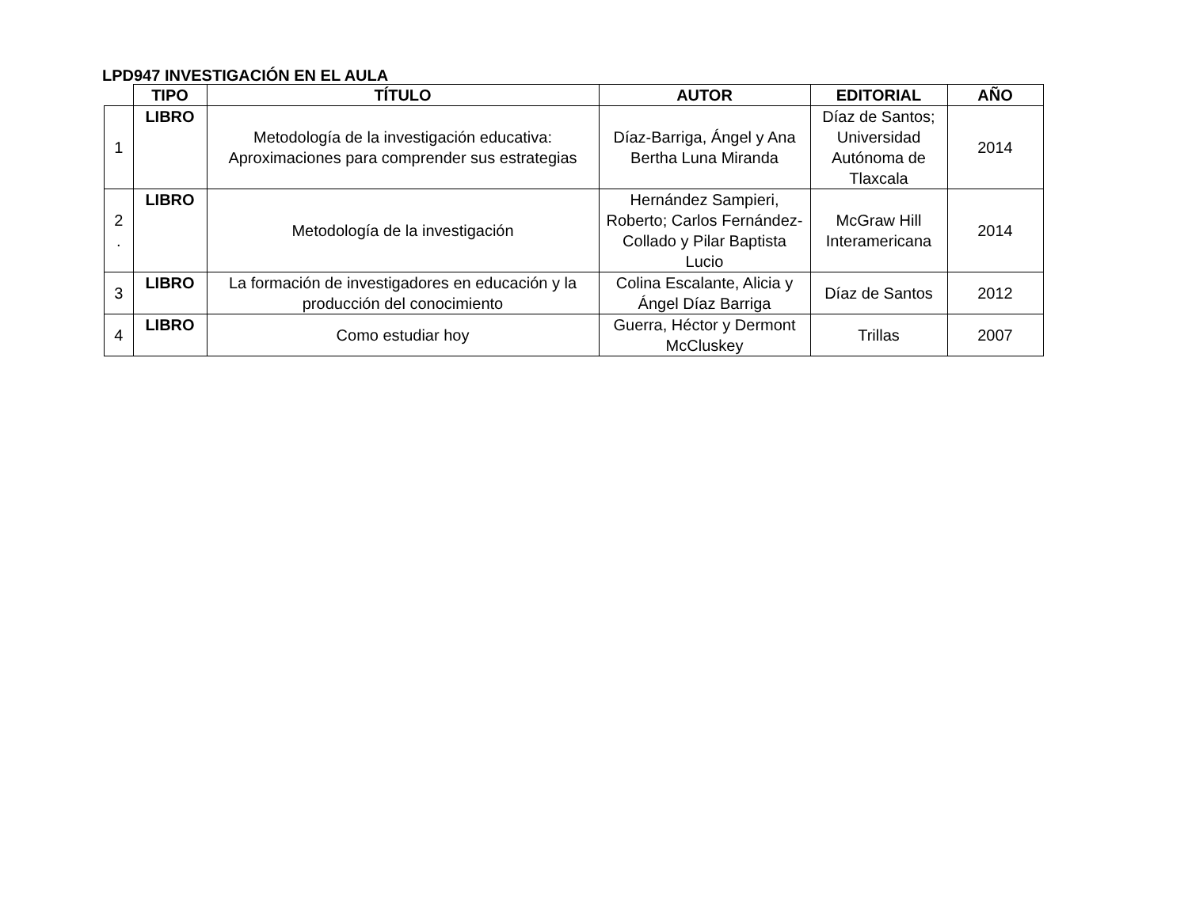LPD947 INVESTIGACIÓN EN EL AULA
| | TIPO | TÍTULO | AUTOR | EDITORIAL | AÑO |
| --- | --- | --- | --- | --- | --- |
| 1 | LIBRO | Metodología de la investigación educativa: Aproximaciones para comprender sus estrategias | Díaz-Barriga, Ángel y Ana Bertha Luna Miranda | Díaz de Santos; Universidad Autónoma de Tlaxcala | 2014 |
| 2 . | LIBRO | Metodología de la investigación | Hernández Sampieri, Roberto; Carlos Fernández-Collado y Pilar Baptista Lucio | McGraw Hill Interamericana | 2014 |
| 3 | LIBRO | La formación de investigadores en educación y la producción del conocimiento | Colina Escalante, Alicia y Ángel Díaz Barriga | Díaz de Santos | 2012 |
| 4 | LIBRO | Como estudiar hoy | Guerra, Héctor y Dermont McCluskey | Trillas | 2007 |